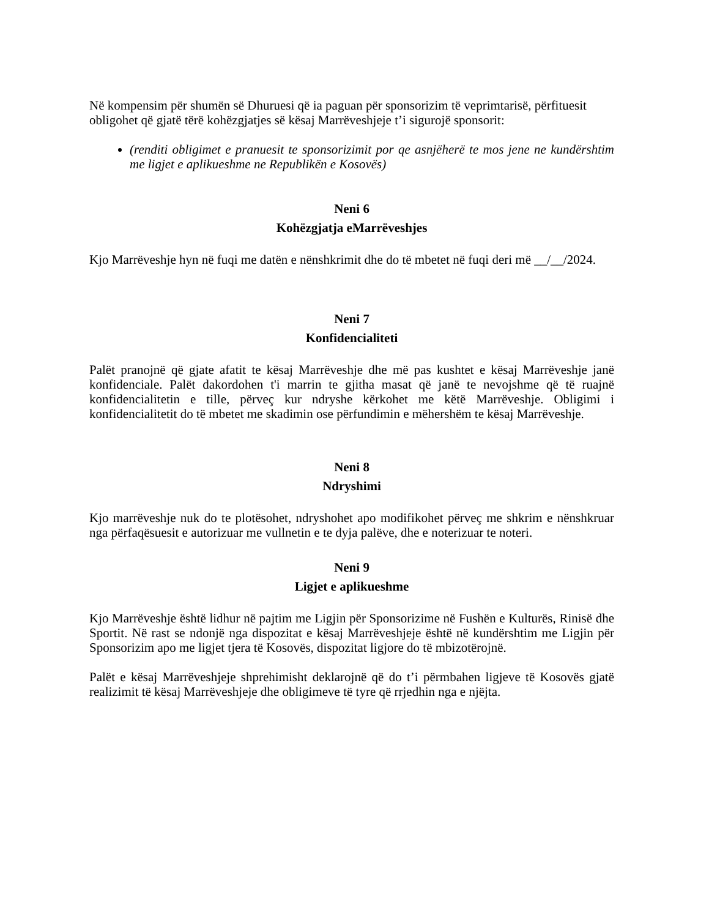Në kompensim për shumën së Dhuruesi që ia paguan për sponsorizim të veprimtarisë, përfituesit obligohet që gjatë tërë kohëzgjatjes së kësaj Marrëveshjeje t’i sigurojë sponsorit:
(renditi obligimet e pranuesit te sponsorizimit por qe asnjëherë te mos jene ne kundërshtim me ligjet e aplikueshme ne Republikën e Kosovës)
Neni 6
Kohëzgjatja eMarrëveshjes
Kjo Marrëveshje hyn në fuqi me datën e nënshkrimit dhe do të mbetet në fuqi deri më __/__/2024.
Neni 7
Konfidencialiteti
Palët pranojnë që gjate afatit te kësaj Marrëveshje dhe më pas kushtet e kësaj Marrëveshje janë konfidenciale. Palët dakordohen t'i marrin te gjitha masat që janë te nevojshme që të ruajnë konfidencialitetin e tille, përveç kur ndryshe kërkohet me këtë Marrëveshje. Obligimi i konfidencialitetit do të mbetet me skadimin ose përfundimin e mëhershëm te kësaj Marrëveshje.
Neni 8
Ndryshimi
Kjo marrëveshje nuk do te plotësohet, ndryshohet apo modifikohet përveç me shkrim e nënshkruar nga përfaqësuesit e autorizuar me vullnetin e te dyja palëve, dhe e noterizuar te noteri.
Neni 9
Ligjet e aplikueshme
Kjo Marrëveshje është lidhur në pajtim me Ligjin për Sponsorizime në Fushën e Kulturës, Rinisë dhe Sportit. Në rast se ndonjë nga dispozitat e kësaj Marrëveshjeje është në kundërshtim me Ligjin për Sponsorizim apo me ligjet tjera të Kosovës, dispozitat ligjore do të mbizotërojnë.
Palët e kësaj Marrëveshjeje shprehimisht deklarojnë që do t’i përmbahen ligjeve të Kosovës gjatë realizimit të kësaj Marrëveshjeje dhe obligimeve të tyre që rrjedhin nga e njëjta.